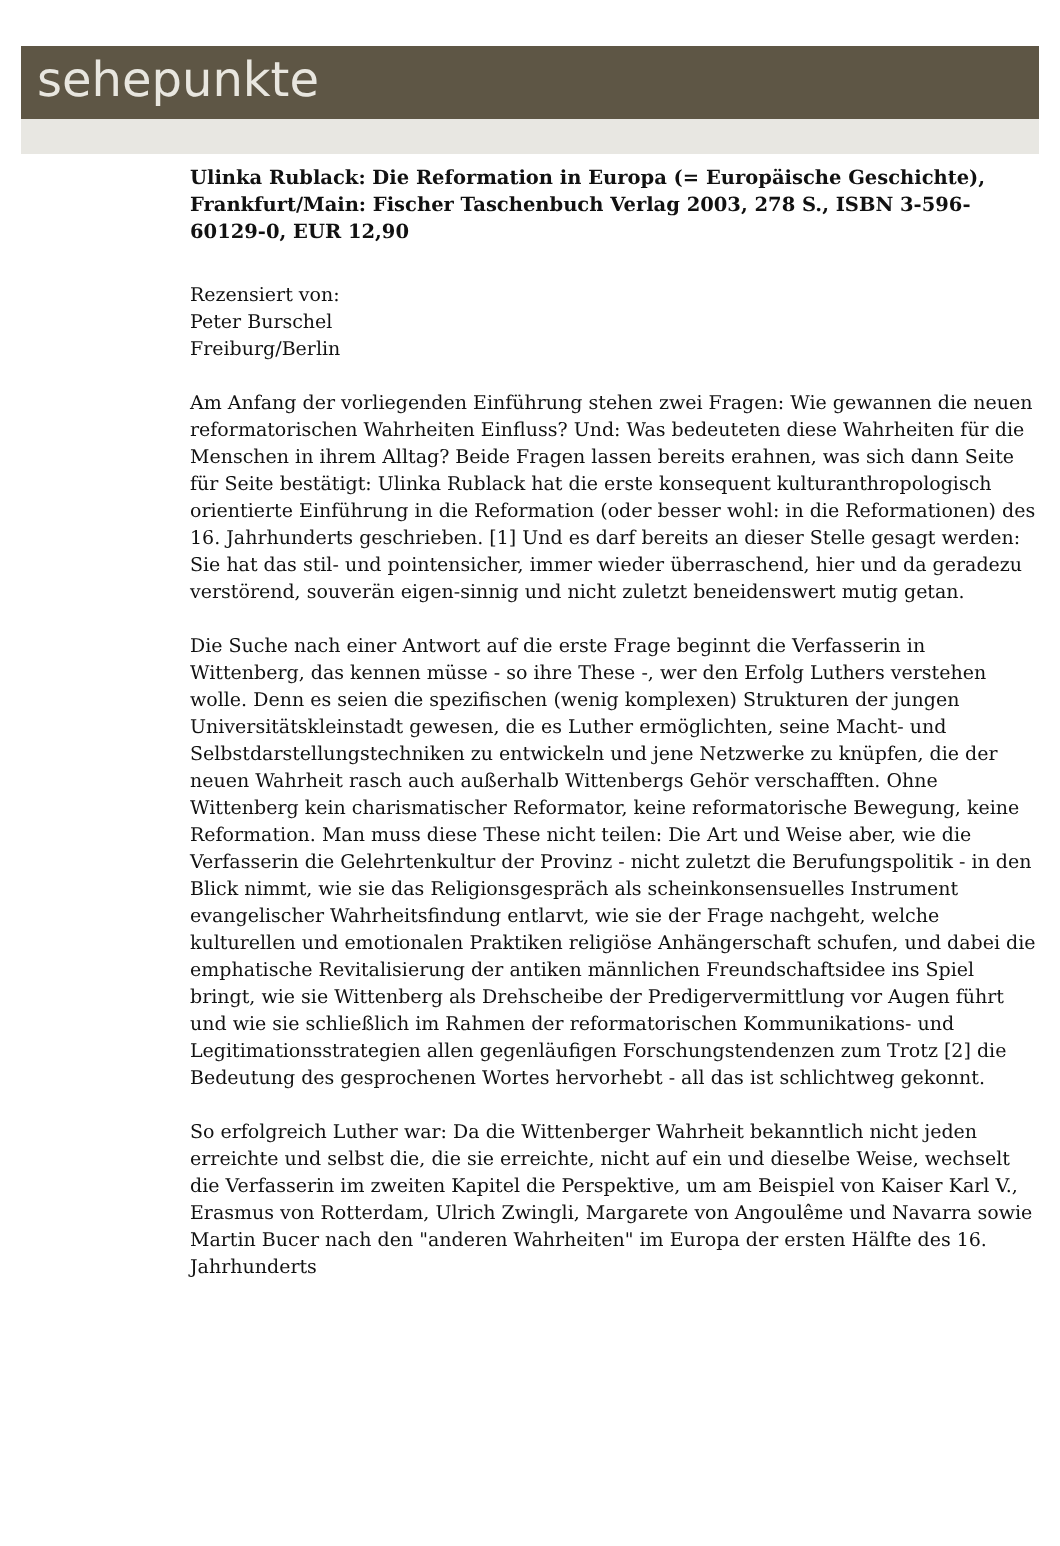sehepunkte
Ulinka Rublack: Die Reformation in Europa (= Europäische Geschichte), Frankfurt/Main: Fischer Taschenbuch Verlag 2003, 278 S., ISBN 3-596-60129-0, EUR 12,90
Rezensiert von:
Peter Burschel
Freiburg/Berlin
Am Anfang der vorliegenden Einführung stehen zwei Fragen: Wie gewannen die neuen reformatorischen Wahrheiten Einfluss? Und: Was bedeuteten diese Wahrheiten für die Menschen in ihrem Alltag? Beide Fragen lassen bereits erahnen, was sich dann Seite für Seite bestätigt: Ulinka Rublack hat die erste konsequent kulturanthropologisch orientierte Einführung in die Reformation (oder besser wohl: in die Reformationen) des 16. Jahrhunderts geschrieben. [1] Und es darf bereits an dieser Stelle gesagt werden: Sie hat das stil- und pointensicher, immer wieder überraschend, hier und da geradezu verstörend, souverän eigen-sinnig und nicht zuletzt beneidenswert mutig getan.
Die Suche nach einer Antwort auf die erste Frage beginnt die Verfasserin in Wittenberg, das kennen müsse - so ihre These -, wer den Erfolg Luthers verstehen wolle. Denn es seien die spezifischen (wenig komplexen) Strukturen der jungen Universitätskleinstadt gewesen, die es Luther ermöglichten, seine Macht- und Selbstdarstellungstechniken zu entwickeln und jene Netzwerke zu knüpfen, die der neuen Wahrheit rasch auch außerhalb Wittenbergs Gehör verschafften. Ohne Wittenberg kein charismatischer Reformator, keine reformatorische Bewegung, keine Reformation. Man muss diese These nicht teilen: Die Art und Weise aber, wie die Verfasserin die Gelehrtenkultur der Provinz - nicht zuletzt die Berufungspolitik - in den Blick nimmt, wie sie das Religionsgespräch als scheinkonsensuelles Instrument evangelischer Wahrheitsfindung entlarvt, wie sie der Frage nachgeht, welche kulturellen und emotionalen Praktiken religiöse Anhängerschaft schufen, und dabei die emphatische Revitalisierung der antiken männlichen Freundschaftsidee ins Spiel bringt, wie sie Wittenberg als Drehscheibe der Predigervermittlung vor Augen führt und wie sie schließlich im Rahmen der reformatorischen Kommunikations- und Legitimationsstrategien allen gegenläufigen Forschungstendenzen zum Trotz [2] die Bedeutung des gesprochenen Wortes hervorhebt - all das ist schlichtweg gekonnt.
So erfolgreich Luther war: Da die Wittenberger Wahrheit bekanntlich nicht jeden erreichte und selbst die, die sie erreichte, nicht auf ein und dieselbe Weise, wechselt die Verfasserin im zweiten Kapitel die Perspektive, um am Beispiel von Kaiser Karl V., Erasmus von Rotterdam, Ulrich Zwingli, Margarete von Angoulême und Navarra sowie Martin Bucer nach den "anderen Wahrheiten" im Europa der ersten Hälfte des 16. Jahrhunderts